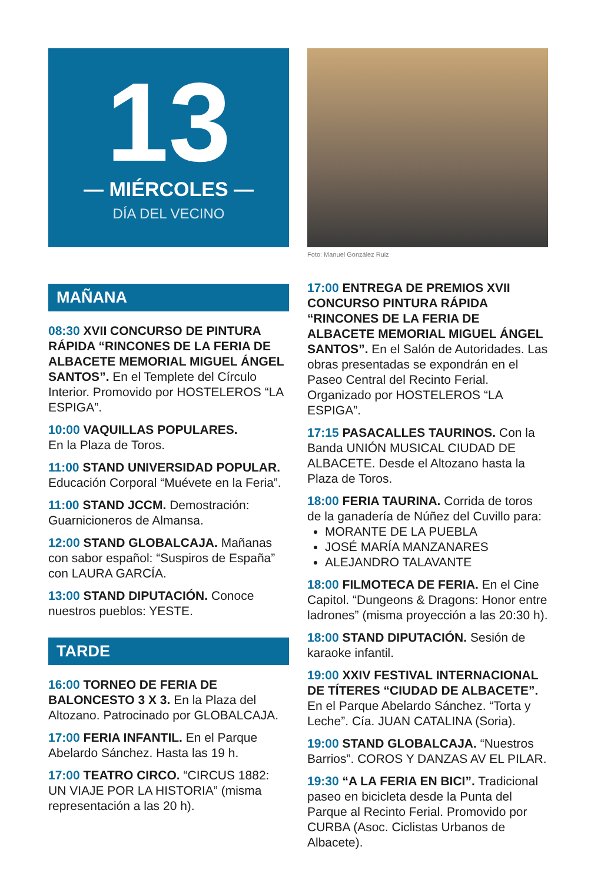13
— MIÉRCOLES —
DÍA DEL VECINO
MAÑANA
08:30 XVII CONCURSO DE PINTURA RÁPIDA “RINCONES DE LA FERIA DE ALBACETE MEMORIAL MIGUEL ÁNGEL SANTOS”. En el Templete del Círculo Interior. Promovido por HOSTELEROS “LA ESPIGA”.
10:00 VAQUILLAS POPULARES.
En la Plaza de Toros.
11:00 STAND UNIVERSIDAD POPULAR. Educación Corporal “Muévete en la Feria”.
11:00 STAND JCCM. Demostración: Guarnicioneros de Almansa.
12:00 STAND GLOBALCAJA. Mañanas con sabor español: “Suspiros de España” con LAURA GARCÍA.
13:00 STAND DIPUTACIÓN. Conoce nuestros pueblos: YESTE.
TARDE
16:00 TORNEO DE FERIA DE BALONCESTO 3 X 3. En la Plaza del Altozano. Patrocinado por GLOBALCAJA.
17:00 FERIA INFANTIL. En el Parque Abelardo Sánchez. Hasta las 19 h.
17:00 TEATRO CIRCO. “CIRCUS 1882: UN VIAJE POR LA HISTORIA” (misma representación a las 20 h).
Foto: Manuel González Ruiz
17:00 ENTREGA DE PREMIOS XVII CONCURSO PINTURA RÁPIDA “RINCONES DE LA FERIA DE ALBACETE MEMORIAL MIGUEL ÁNGEL SANTOS”. En el Salón de Autoridades. Las obras presentadas se expondrán en el Paseo Central del Recinto Ferial. Organizado por HOSTELEROS “LA ESPIGA”.
17:15 PASACALLES TAURINOS. Con la Banda UNIÓN MUSICAL CIUDAD DE ALBACETE. Desde el Altozano hasta la Plaza de Toros.
18:00 FERIA TAURINA. Corrida de toros de la ganadería de Núñez del Cuvillo para:
MORANTE DE LA PUEBLA
JOSÉ MARÍA MANZANARES
ALEJANDRO TALAVANTE
18:00 FILMOTECA DE FERIA. En el Cine Capitol. “Dungeons & Dragons: Honor entre ladrones” (misma proyección a las 20:30 h).
18:00 STAND DIPUTACIÓN. Sesión de karaoke infantil.
19:00 XXIV FESTIVAL INTERNACIONAL DE TÍTERES “CIUDAD DE ALBACETE”. En el Parque Abelardo Sánchez. “Torta y Leche”. Cía. JUAN CATALINA (Soria).
19:00 STAND GLOBALCAJA. “Nuestros Barrios”. COROS Y DANZAS AV EL PILAR.
19:30 “A LA FERIA EN BICI”. Tradicional paseo en bicicleta desde la Punta del Parque al Recinto Ferial. Promovido por CURBA (Asoc. Ciclistas Urbanos de Albacete).